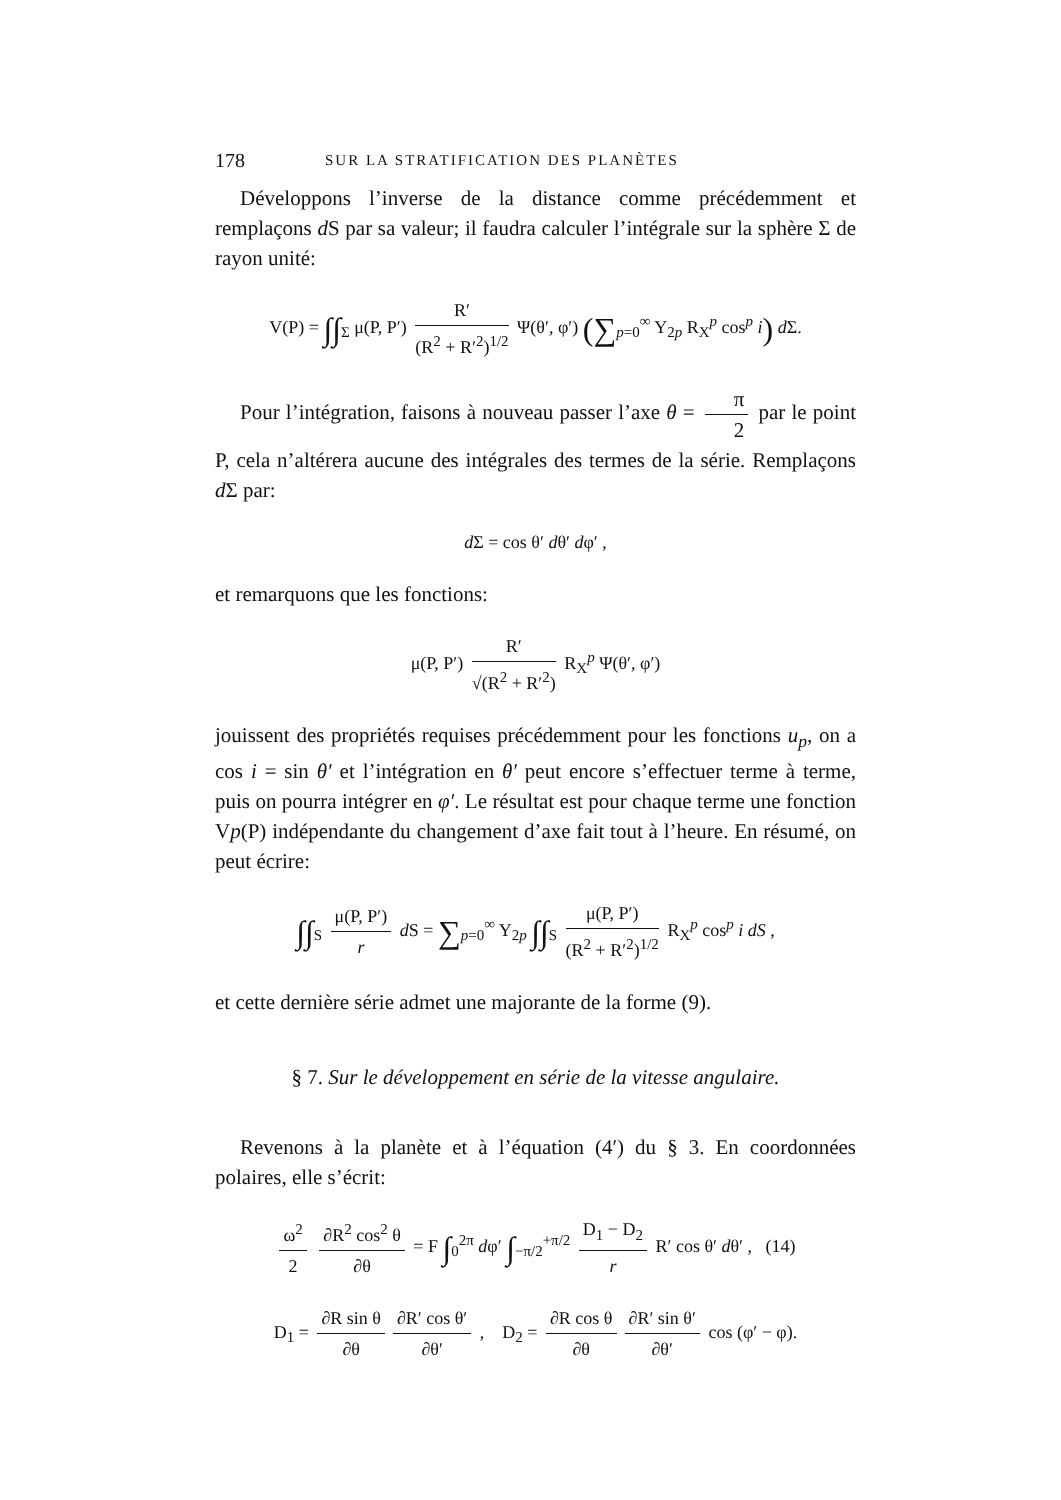178 SUR LA STRATIFICATION DES PLANÈTES
Développons l’inverse de la distance comme précédemment et remplaçons d S par sa valeur; il faudra calculer l’intégrale sur la sphère Σ de rayon unité:
V(P) = ∫∫<sub>Σ</sub> μ(P, P′) R′ (R<sup>2</sup> + R′<sup>2</sup>)<sup>1/2</sup> Ψ(θ′, φ′) (∑<sub>p=0</sub><sup>∞</sup> Y<sub>2p</sub> R<sub>X</sub><sup>p</sup> cos<sup>p</sup> i) d Σ.
Pour l’intégration, faisons à nouveau passer l’axe θ = π 2 par le point P, cela n’altérera aucune des intégrales des termes de la série. Remplaçons d Σ par:
d Σ = cos θ′ dθ′ dφ′ ,
et remarquons que les fonctions:
μ(P, P′) R′ √(R<sup>2</sup> + R′<sup>2</sup>) R<sub>X</sub><sup>p</sup> Ψ(θ′, φ′)
jouissent des propriétés requises précédemment pour les fonctions u<sub>p</sub>, on a cos i = sin θ′ et l’intégration en θ′ peut encore s’effectuer terme à terme, puis on pourra intégrer en φ′. Le résultat est pour chaque terme une fonction Vp(P) indépendante du changement d’axe fait tout à l’heure. En résumé, on peut écrire:
∫∫<sub>S</sub> μ(P, P′) r d S = ∑<sub>p=0</sub><sup>∞</sup> Y<sub>2p</sub> ∫∫<sub>S</sub> μ(P, P′) (R<sup>2</sup> + R′<sup>2</sup>)<sup>1/2</sup> R<sub>X</sub><sup>p</sup> cos<sup>p</sup> i dS ,
et cette dernière série admet une majorante de la forme (9).
§ 7. Sur le développement en série de la vitesse angulaire.
Revenons à la planète et à l’équation (4′) du § 3. En coordonnées polaires, elle s’écrit:
ω<sup>2</sup> 2 ∂R<sup>2</sup> cos<sup>2</sup> θ ∂θ = F ∫<sub>0</sub><sup>2π</sup> dφ′ ∫<sub>−π/2</sub><sup>+π/2</sup> D<sub>1</sub> − D<sub>2</sub> r R′ cos θ′ dθ′ , (14)
D<sub>1</sub> = ∂R sin θ ∂θ ∂R′ cos θ′ ∂θ′ , D<sub>2</sub> = ∂R cos θ ∂θ ∂R′ sin θ′ ∂θ′ cos (φ′ − φ).